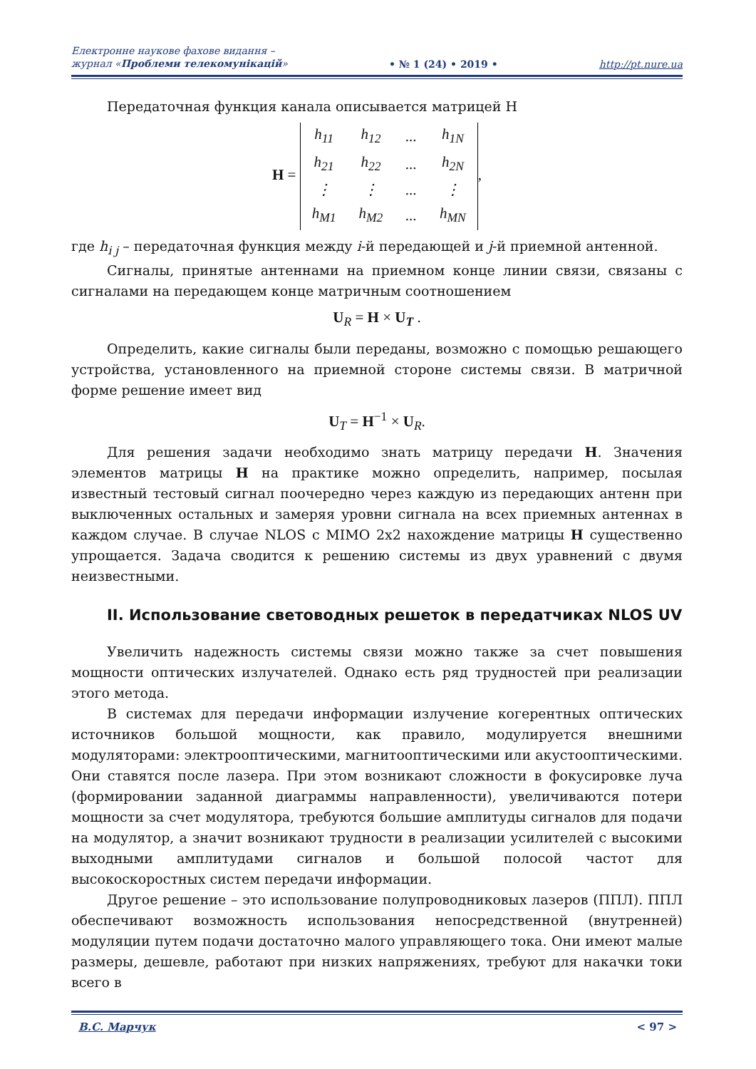Електронне наукове фахове видання –
журнал «Проблеми телекомунікацій»
• № 1 (24) • 2019 •
http://pt.nure.ua
Передаточная функция канала описывается матрицей H
H =
| h<sub>11</sub> | h<sub>12</sub> | ... | h<sub>1N</sub> |
| h<sub>21</sub> | h<sub>22</sub> | ... | h<sub>2N</sub> |
| ⋮ | ⋮ | ... | ⋮ |
| h<sub>M1</sub> | h<sub>M2</sub> | ... | h<sub>MN</sub> |
,
где h<sub>i j</sub> – передаточная функция между i-й передающей и j-й приемной антенной.
Сигналы, принятые антеннами на приемном конце линии связи, связаны с сигналами на передающем конце матричным соотношением
U<sub>R</sub> = H × U<sub>T</sub> .
Определить, какие сигналы были переданы, возможно с помощью решающего устройства, установленного на приемной стороне системы связи. В матричной форме решение имеет вид
U<sub>T</sub> = H<sup>−1</sup> × U<sub>R</sub>.
Для решения задачи необходимо знать матрицу передачи H. Значения элементов матрицы H на практике можно определить, например, посылая известный тестовый сигнал поочередно через каждую из передающих антенн при выключенных остальных и замеряя уровни сигнала на всех приемных антеннах в каждом случае. В случае NLOS с MIMO 2х2 нахождение матрицы H существенно упрощается. Задача сводится к решению системы из двух уравнений с двумя неизвестными.
II. Использование световодных решеток в передатчиках NLOS UV
Увеличить надежность системы связи можно также за счет повышения мощности оптических излучателей. Однако есть ряд трудностей при реализации этого метода.
В системах для передачи информации излучение когерентных оптических источников большой мощности, как правило, модулируется внешними модуляторами: электрооптическими, магнитооптическими или акустооптическими. Они ставятся после лазера. При этом возникают сложности в фокусировке луча (формировании заданной диаграммы направленности), увеличиваются потери мощности за счет модулятора, требуются большие амплитуды сигналов для подачи на модулятор, а значит возникают трудности в реализации усилителей с высокими выходными амплитудами сигналов и большой полосой частот для высокоскоростных систем передачи информации.
Другое решение – это использование полупроводниковых лазеров (ППЛ). ППЛ обеспечивают возможность использования непосредственной (внутренней) модуляции путем подачи достаточно малого управляющего тока. Они имеют малые размеры, дешевле, работают при низких напряжениях, требуют для накачки токи всего в
В.С. Марчук < 97 >